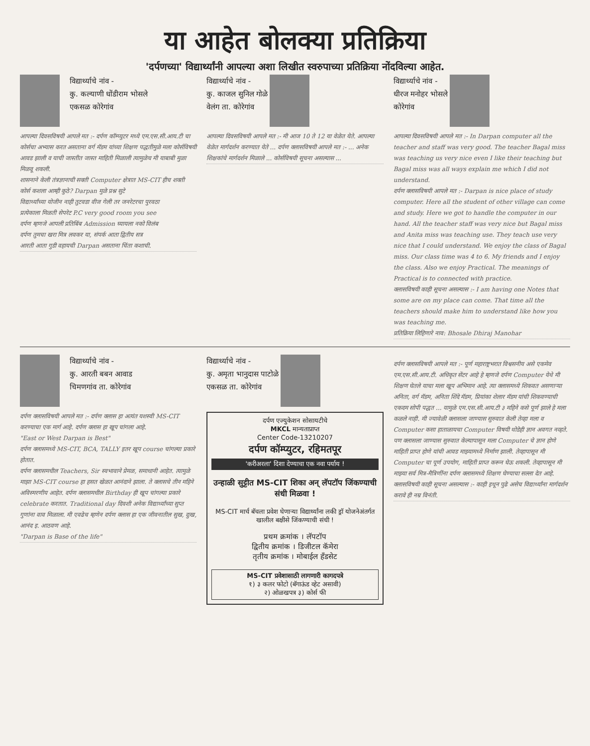या आहेत बोलक्या प्रतिक्रिया
'दर्पणच्या' विद्यार्थ्यांनी आपल्या अशा लिखीत स्वरुपाच्या प्रतिक्रिया नोंदविल्या आहेत.
विद्यार्थ्याचे नांव -
कु. कल्याणी धोंडीराम भोसले
एकसळ कोरेगांव
आपल्या दिवसविषयी आपले मत :- दर्पण कॉम्प्युटर मध्ये एम.एस.सी.आय.टी चा कोर्सचा अभ्यास करत असताना वर्ग मॅडम यांच्या शिक्षण पद्धतीमुळे मला कोर्सविषयी आवड झाली व याची जास्तीत जास्त माहिती मिळाली त्यामुळेच मी याबाबी मुळा मिळवू शकली.
शासनाने केली तंत्रज्ञानाची सक्ती Computer क्षेत्रात MS-CIT हीच शक्ती
कोर्स कशला आम्ही कुठे? Darpan मुळे प्रश्न सुटे
विद्यार्थ्यांच्या योजीन नाही तुटवडा वीज गेली तर जनरेटरचा पुरवठा
प्रत्येकाला मिळती सेपरेट P.C very good room you see
दर्पण म्हणजे आपली प्रतिबिंब Admission घ्यायला नको विलंब
दर्पण तुमचा खरा मित्र लवकर या, संपर्क आता द्वितीय सत्र
आरती आता गुडी वहायची Darpan असताना चिंता कशाची.
विद्यार्थ्याचे नांव -
कु. काजल सुनिल गोळे
वेलंग ता. कोरेगांव
आपल्या दिवसविषयी आपले मत :- मी आज 10 ते 12 या वेळेत येते. आपल्या वेळेत मार्गदर्शन करण्यात येते ... दर्पण क्लासविषयी आपले मत :- ... अनेक शिक्षकांचे मार्गदर्शन मिळाले ... कोर्सविषयी सूचना असल्यास ...
विद्यार्थ्याचे नांव -
धीरज मनोहर भोसले
कोरेगांव
आपल्या दिवसविषयी आपले मत :- In Darpan computer all the teacher and staff was very good. The teacher Bagal miss was teaching us very nice even I like their teaching but Bagal miss was all ways explain me which I did not understand.
दर्पण क्लासविषयी आपले मत :- Darpan is nice place of study computer. Here all the student of other village can come and study. Here we got to handle the computer in our hand. All the teacher staff was very nice but Bagal miss and Anita miss was teaching use. They teach use very nice that I could understand. We enjoy the class of Bagal miss. Our class time was 4 to 6. My friends and I enjoy the class. Also we enjoy Practical. The meanings of Practical is to connected with practice.
क्लासविषयी काही सूचना असल्यास :- I am having one Notes that some are on my place can come. That time all the teachers should make him to understand like how you was teaching me.
प्रतिक्रिया लिहिणारे नाव: Bhosale Dhiraj Manohar
विद्यार्थ्याचे नांव -
कु. आरती बबन आवाड
चिमणगांव ता. कोरेगांव
दर्पण क्लासविषयी आपले मत :- दर्पण क्लास हा अत्यंत यशस्वी MS-CIT करण्याचा एक मार्ग आहे. दर्पण क्लास हा खूप चांगला आहे.
"East or West Darpan is Best"
दर्पण क्लासमध्ये MS-CIT, BCA, TALLY इतर खूप course चांगल्या प्रकारे होतात.
दर्पण क्लासमधील Teachers, Sir स्वभावाने प्रेमळ, समाधानी आहेत. त्यामुळे माझा MS-CIT course हा हसत खेळत आनंदाने झाला. ते क्लासचे तीन महिने अविस्मरणीय आहेत. दर्पण क्लासमधील Birthday ही खूप चांगल्या प्रकारे celebrate करतात. Traditional day दिवशी अनेक विद्यार्थ्यांच्या सुप्त गुणांना वाव मिळाला. मी एवढेच म्हणेन दर्पण क्लास हा एक जीवनातील सुख, दुःख, आनंद इ. आठवण आहे.
"Darpan is Base of the life"
विद्यार्थ्याचे नांव -
कु. अमृता भानुदास पाटोळे
एकसळ ता. कोरेगांव
दर्पण एज्युकेशन सोसायटीचे
MKCL मान्यताप्राप्त
Center Code-13210207
दर्पण कॉम्प्युटर, रहिमतपूर
'करीअरला' दिशा देण्याचा एक नवा पर्याय !
उन्हाळी सुट्टीत MS-CIT शिका अन् लॅपटॉप जिंकण्याची संधी मिळवा !
MS-CIT मार्च बॅचला प्रवेश घेणाऱ्या विद्यार्थ्यांना लकी ड्रॉ योजनेअंतर्गत खालील बक्षीसे जिंकण्याची संधी !
प्रथम क्रमांक । लॅपटॉप
द्वितीय क्रमांक । डिजीटल कॅमेरा
तृतीय क्रमांक । मोबाईल हॅंडसेट
MS-CIT प्रवेशासाठी लागणारी कागदपत्रे
१) ३ कलर फोटो (बॅगाऊंड व्हेट असावी)
२) ओळखपत्र ३) कोर्स फी
दर्पण क्लासविषयी आपले मत :- पूर्ण महाराष्ट्रभरात विश्वसनीय असे एकमेव एम.एस.सी.आय.टी. अधिकृत सेंटर आहे हे म्हणजे दर्पण Computer येथे मी शिक्षण घेतले याचा मला खूप अभिमान आहे. त्या क्लासमध्ये शिकवत असणाऱ्या अनिता, वर्ग मॅडम, अनिता शिंदे मॅडम, प्रियांका शेलार मॅडम यांची शिकवण्याची एकदम सोपी पद्धत ... यामुळे एम.एस.सी.आय.टी ३ महिने कसे पूर्ण झाले हे मला कळले नाही. मी ज्यावेळी क्लासला जाण्यास सुरुवात केली तेव्हा मला व Computer कसा हाताळायचा Computer विषयी थोडेही ज्ञान अवगत नव्हते. पण क्लासला जाण्यास सुरुवात केल्यापासून मला Computer चे ज्ञान होणे माहिती प्राप्त होणे यांची आवड माझ्यामध्ये निर्माण झाली. तेव्हापासून मी Computer चा पूर्ण उपयोग, माहिती प्राप्त करून घेऊ शकली. तेव्हापासून मी माझ्या सर्व मित्र-मैत्रिणींना दर्पण क्लासमध्ये शिक्षण घेण्याचा सल्ला देत आहे.
क्लासविषयी काही सूचना असल्यास :- काही इथून पुढे असेच विद्यार्थ्यांना मार्गदर्शन करावे ही नम्र विनंती.